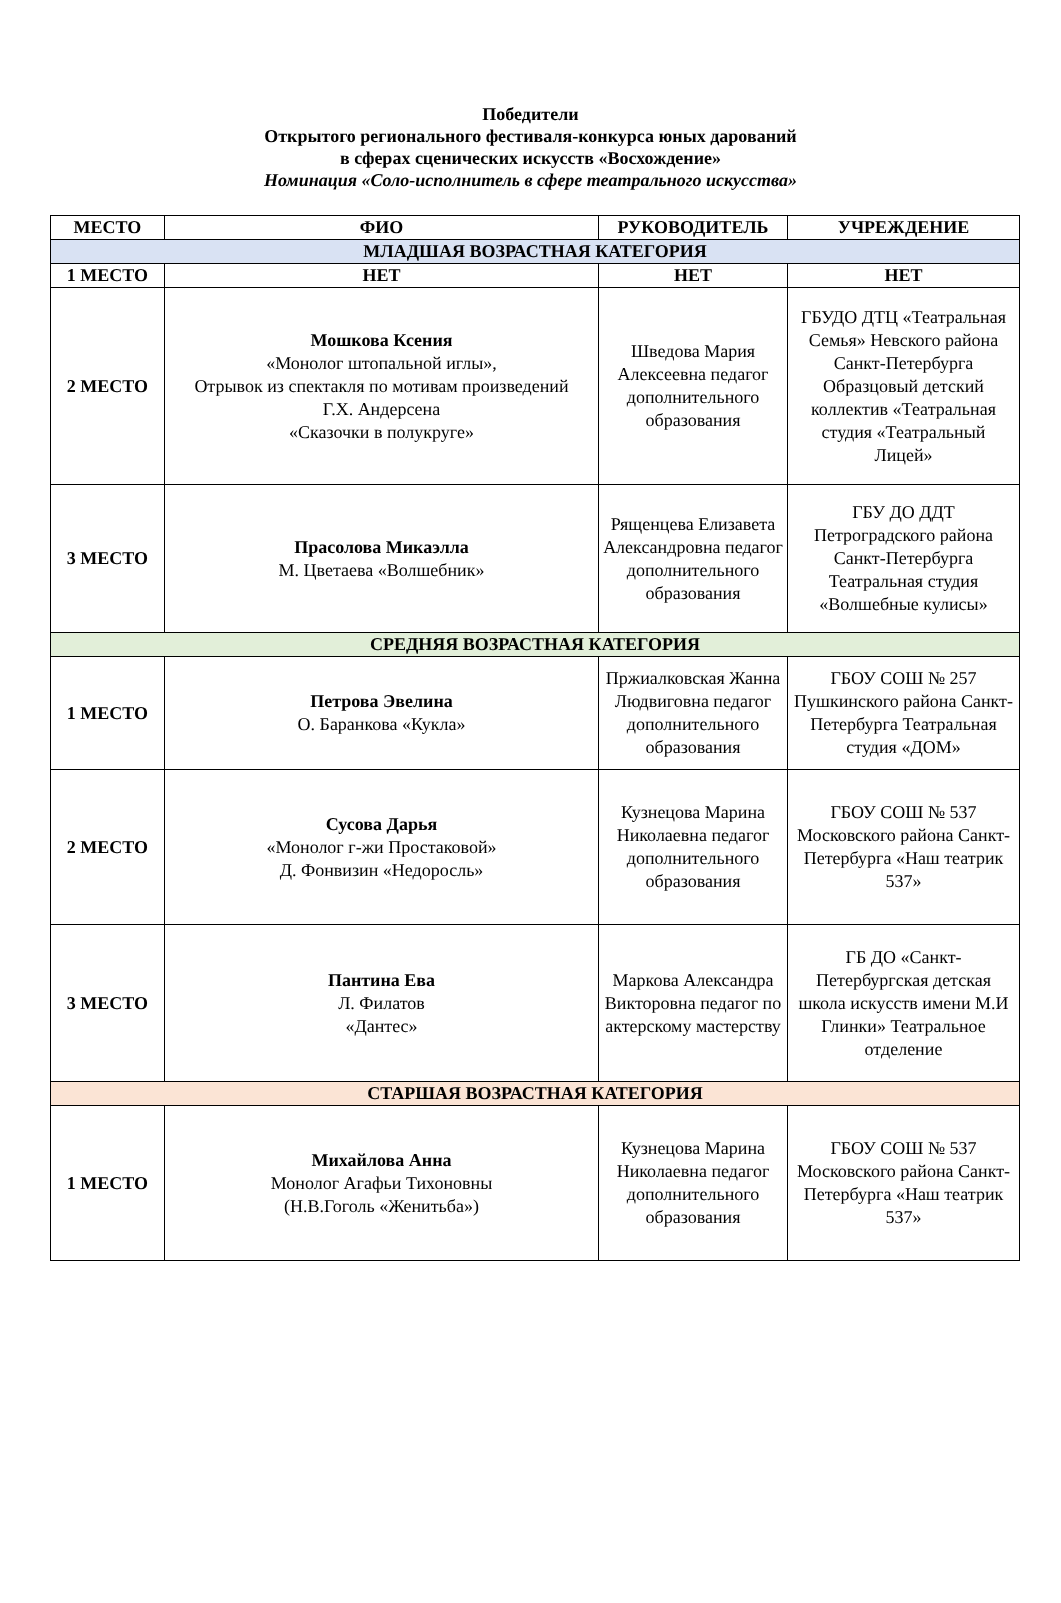Победители
Открытого регионального фестиваля-конкурса юных дарований
в сферах сценических искусств «Восхождение»
Номинация «Соло-исполнитель в сфере театрального искусства»
| МЕСТО | ФИО | РУКОВОДИТЕЛЬ | УЧРЕЖДЕНИЕ |
| --- | --- | --- | --- |
| МЛАДШАЯ ВОЗРАСТНАЯ КАТЕГОРИЯ | | | |
| 1 МЕСТО | НЕТ | НЕТ | НЕТ |
| 2 МЕСТО | Мошкова Ксения «Монолог штопальной иглы», Отрывок из спектакля по мотивам произведений Г.Х. Андерсена «Сказочки в полукруге» | Шведова Мария Алексеевна педагог дополнительного образования | ГБУДО ДТЦ «Театральная Семья» Невского района Санкт-Петербурга Образцовый детский коллектив «Театральная студия «Театральный Лицей» |
| 3 МЕСТО | Прасолова Микаэлла М. Цветаева «Волшебник» | Рященцева Елизавета Александровна педагог дополнительного образования | ГБУ ДО ДДТ Петроградского района Санкт-Петербурга Театральная студия «Волшебные кулисы» |
| СРЕДНЯЯ ВОЗРАСТНАЯ КАТЕГОРИЯ | | | |
| 1 МЕСТО | Петрова Эвелина О. Баранкова «Кукла» | Пржиалковская Жанна Людвиговна педагог дополнительного образования | ГБОУ СОШ № 257 Пушкинского района Санкт- Петербурга Театральная студия «ДОМ» |
| 2 МЕСТО | Сусова Дарья «Монолог г-жи Простаковой» Д. Фонвизин «Недоросль» | Кузнецова Марина Николаевна педагог дополнительного образования | ГБОУ СОШ № 537 Московского района Санкт-Петербурга «Наш театрик 537» |
| 3 МЕСТО | Пантина Ева Л. Филатов «Дантес» | Маркова Александра Викторовна педагог по актерскому мастерству | ГБ ДО «Санкт-Петербургская детская школа искусств имени М.И Глинки» Театральное отделение |
| СТАРШАЯ ВОЗРАСТНАЯ КАТЕГОРИЯ | | | |
| 1 МЕСТО | Михайлова Анна Монолог Агафьи Тихоновны (Н.В.Гоголь «Женитьба») | Кузнецова Марина Николаевна педагог дополнительного образования | ГБОУ СОШ № 537 Московского района Санкт-Петербурга «Наш театрик 537» |